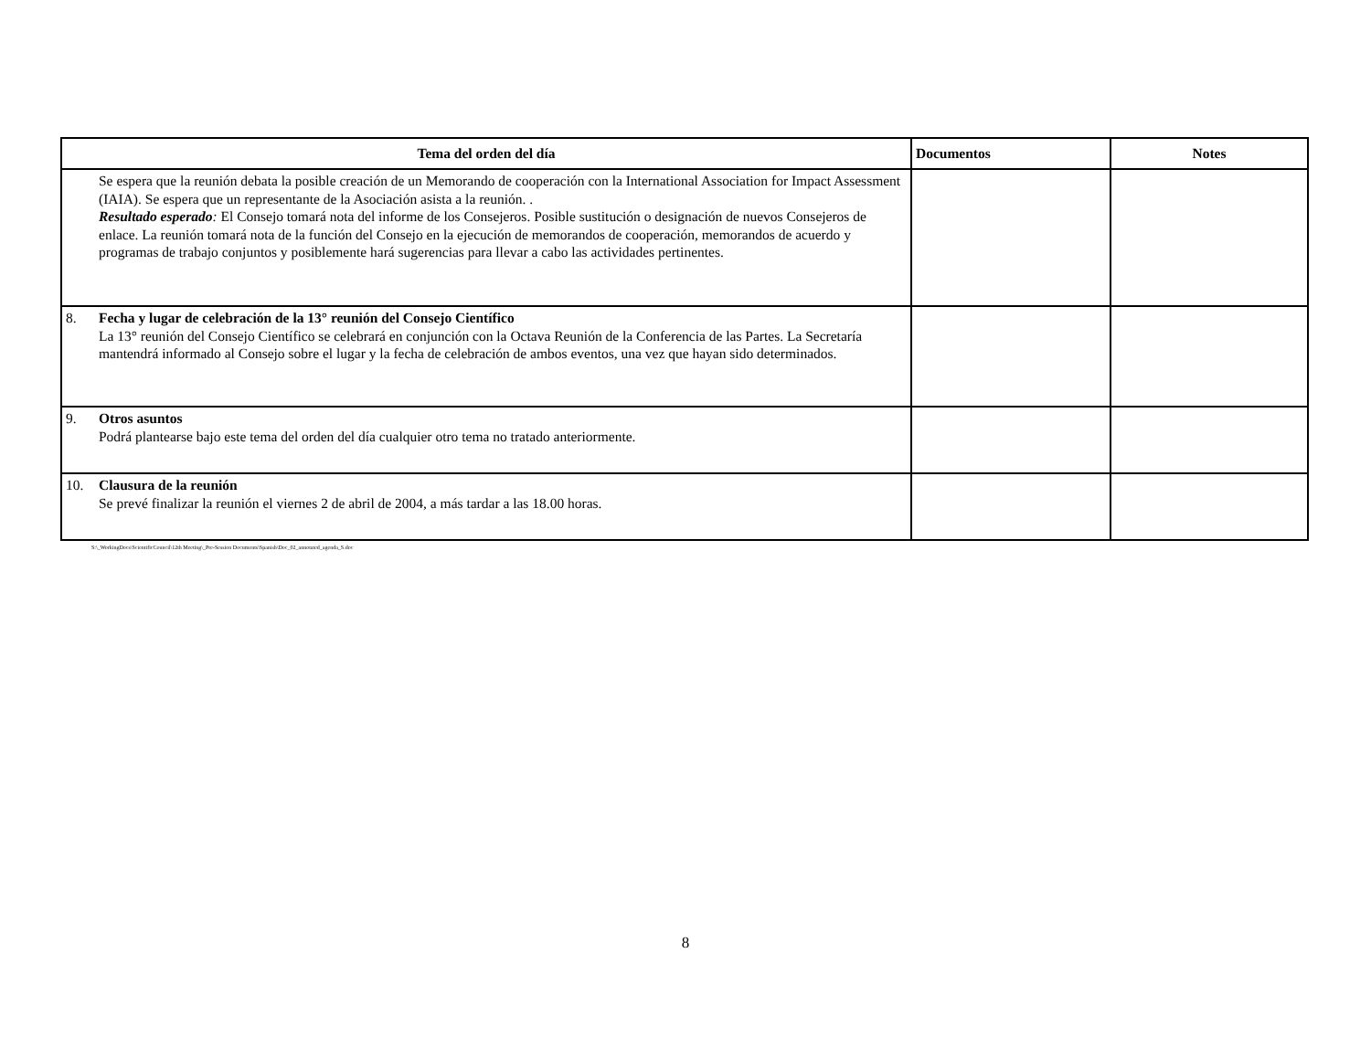| Tema del orden del día | Documentos | Notes |
| --- | --- | --- |
| Se espera que la reunión debata la posible creación de un Memorando de cooperación con la International Association for Impact Assessment (IAIA). Se espera que un representante de la Asociación asista a la reunión. . Resultado esperado : El Consejo tomará nota del informe de los Consejeros. Posible sustitución o designación de nuevos Consejeros de enlace. La reunión tomará nota de la función del Consejo en la ejecución de memorandos de cooperación, memorandos de acuerdo y programas de trabajo conjuntos y posiblemente hará sugerencias para llevar a cabo las actividades pertinentes. | | |
| 8. Fecha y lugar de celebración de la 13° reunión del Consejo Científico La 13° reunión del Consejo Científico se celebrará en conjunción con la Octava Reunión de la Conferencia de las Partes. La Secretaría mantendrá informado al Consejo sobre el lugar y la fecha de celebración de ambos eventos, una vez que hayan sido determinados. | | |
| 9. Otros asuntos Podrá plantearse bajo este tema del orden del día cualquier otro tema no tratado anteriormente. | | |
| 10. Clausura de la reunión Se prevé finalizar la reunión el viernes 2 de abril de 2004, a más tardar a las 18.00 horas. | | |
S:\_WorkingDocs\ScientificCouncil\12th Meeting\_Pre-Session Documents\Spanish\Doc_02_annotated_agenda_S.doc
8